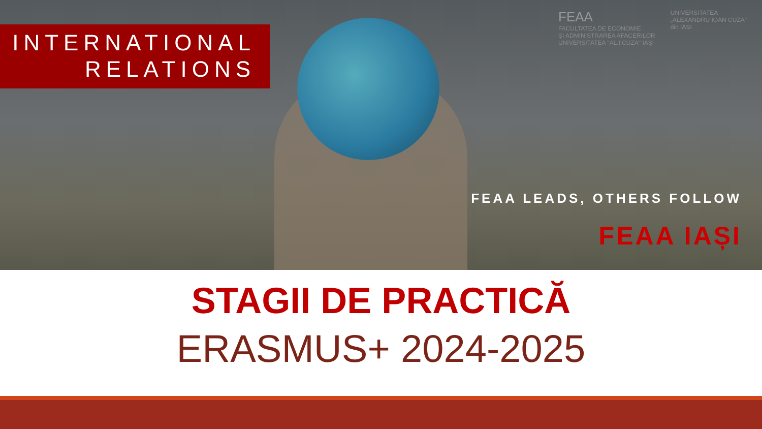INTERNATIONAL
RELATIONS
FEAA
FACULTATEA DE ECONOMIE
ȘI ADMINISTRAREA AFACERILOR
UNIVERSITATEA "AL.I.CUZA" IAȘI
UNIVERSITATEA
„ALEXANDRU IOAN CUZA"
din IAȘI
FEAA LEADS, OTHERS FOLLOW
FEAA IAȘI
STAGII DE PRACTICĂ
ERASMUS+ 2024-2025